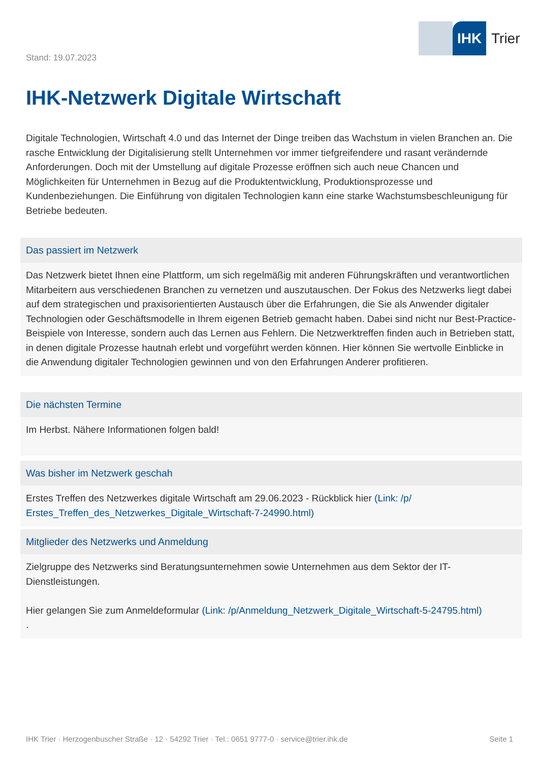IHK Trier
Stand: 19.07.2023
IHK-Netzwerk Digitale Wirtschaft
Digitale Technologien, Wirtschaft 4.0 und das Internet der Dinge treiben das Wachstum in vielen Branchen an. Die rasche Entwicklung der Digitalisierung stellt Unternehmen vor immer tiefgreifendere und rasant verändernde Anforderungen. Doch mit der Umstellung auf digitale Prozesse eröffnen sich auch neue Chancen und Möglichkeiten für Unternehmen in Bezug auf die Produktentwicklung, Produktionsprozesse und Kundenbeziehungen. Die Einführung von digitalen Technologien kann eine starke Wachstumsbeschleunigung für Betriebe bedeuten.
Das passiert im Netzwerk
Das Netzwerk bietet Ihnen eine Plattform, um sich regelmäßig mit anderen Führungskräften und verantwortlichen Mitarbeitern aus verschiedenen Branchen zu vernetzen und auszutauschen. Der Fokus des Netzwerks liegt dabei auf dem strategischen und praxisorientierten Austausch über die Erfahrungen, die Sie als Anwender digitaler Technologien oder Geschäftsmodelle in Ihrem eigenen Betrieb gemacht haben. Dabei sind nicht nur Best-Practice-Beispiele von Interesse, sondern auch das Lernen aus Fehlern. Die Netzwerktreffen finden auch in Betrieben statt, in denen digitale Prozesse hautnah erlebt und vorgeführt werden können. Hier können Sie wertvolle Einblicke in die Anwendung digitaler Technologien gewinnen und von den Erfahrungen Anderer profitieren.
Die nächsten Termine
Im Herbst. Nähere Informationen folgen bald!
Was bisher im Netzwerk geschah
Erstes Treffen des Netzwerkes digitale Wirtschaft am 29.06.2023 - Rückblick hier (Link: /p/ Erstes_Treffen_des_Netzwerkes_Digitale_Wirtschaft-7-24990.html)
Mitglieder des Netzwerks und Anmeldung
Zielgruppe des Netzwerks sind Beratungsunternehmen sowie Unternehmen aus dem Sektor der IT-Dienstleistungen.
Hier gelangen Sie zum Anmeldeformular (Link: /p/Anmeldung_Netzwerk_Digitale_Wirtschaft-5-24795.html)
.
IHK Trier · Herzogenbuscher Straße · 12 · 54292 Trier · Tel.: 0651 9777-0 · service@trier.ihk.de Seite 1